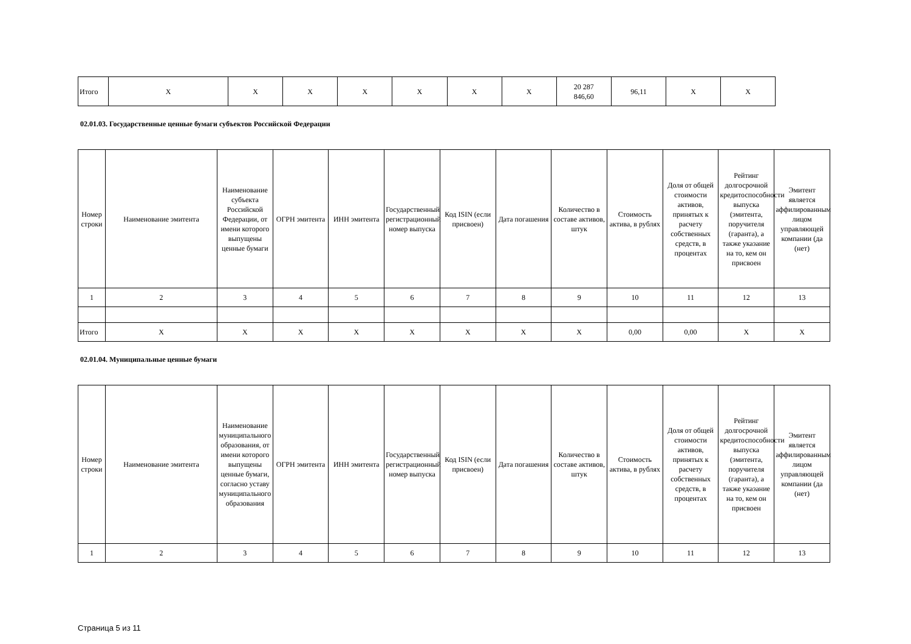| Итого | X | X | X | X | X | X | X | 20 287 846,60 | 96,11 | X | X |
02.01.03. Государственные ценные бумаги субъектов Российской Федерации
| Номер строки | Наименование эмитента | Наименование субъекта Российской Федерации, от имени которого выпущены ценные бумаги | ОГРН эмитента | ИНН эмитента | Государственный регистрационный номер выпуска | Код ISIN (если присвоен) | Дата погашения | Количество в составе активов, штук | Стоимость актива, в рублях | Доля от общей стоимости активов, принятых к расчету собственных средств, в процентах | Рейтинг долгосрочной кредитоспособности выпуска (эмитента, поручителя (гаранта), а также указание на то, кем он присвоен | Эмитент является аффилированным лицом управляющей компании (да (нет) |
| --- | --- | --- | --- | --- | --- | --- | --- | --- | --- | --- | --- | --- |
| 1 | 2 | 3 | 4 | 5 | 6 | 7 | 8 | 9 | 10 | 11 | 12 | 13 |
| Итого | X | X | X | X | X | X | X | X | 0,00 | 0,00 | X | X |
02.01.04. Муниципальные ценные бумаги
| Номер строки | Наименование эмитента | Наименование муниципального образования, от имени которого выпущены ценные бумаги, согласно уставу муниципального образования | ОГРН эмитента | ИНН эмитента | Государственный регистрационный номер выпуска | Код ISIN (если присвоен) | Дата погашения | Количество в составе активов, штук | Стоимость актива, в рублях | Доля от общей стоимости активов, принятых к расчету собственных средств, в процентах | Рейтинг долгосрочной кредитоспособности выпуска (эмитента, поручителя (гаранта), а также указание на то, кем он присвоен | Эмитент является аффилированным лицом управляющей компании (да (нет) |
| --- | --- | --- | --- | --- | --- | --- | --- | --- | --- | --- | --- | --- |
| 1 | 2 | 3 | 4 | 5 | 6 | 7 | 8 | 9 | 10 | 11 | 12 | 13 |
Страница 5 из 11